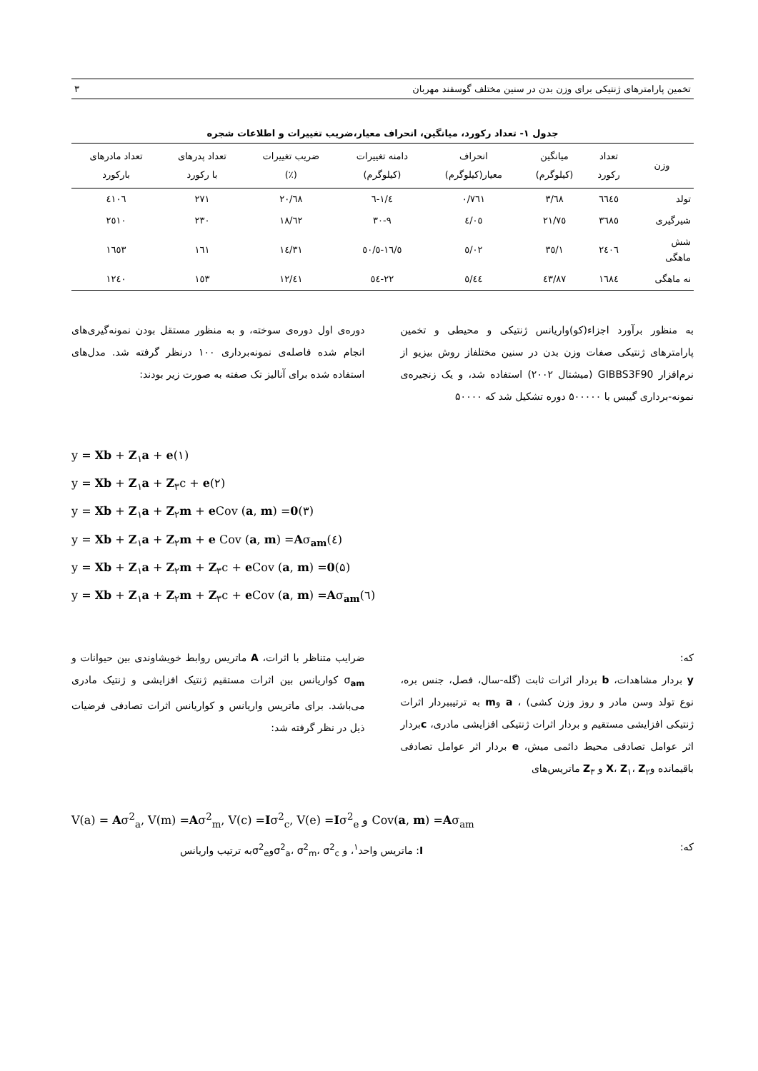تخمین پارامترهای ژنتیکی برای وزن بدن در سنین مختلف گوسفند مهربان ۳
جدول ۱- تعداد رکورد، میانگین، انحراف معیار،ضریب تغییرات و اطلاعات شجره
| وزن | تعداد رکورد | میانگین (کیلوگرم) | انحراف معیار(کیلوگرم) | دامنه تغییرات (کیلوگرم) | ضریب تغییرات (٪) | تعداد پدرهای با رکورد | تعداد مادرهای بارکورد |
| --- | --- | --- | --- | --- | --- | --- | --- |
| تولد | ٦٦٤٥ | ٣/٦٨ | ٠/٧٦١ | ١/٤-٦ | ٢٠/٦٨ | ٢٧١ | ٤١٠٦ |
| شیرگیری | ٣٦٨٥ | ٢١/٧٥ | ٤/٠٥ | ٩-٣٠ | ١٨/٦٢ | ٢٣٠ | ٢٥١٠ |
| شش ماهگی | ٢٤٠٦ | ٣٥/١ | ٥/٠٢ | ١٦/٥-٥٠/٥ | ١٤/٣١ | ١٦١ | ١٦٥٣ |
| نه ماهگی | ١٦٨٤ | ٤٣/٨٧ | ٥/٤٤ | ٢٢-٥٤ | ١٢/٤١ | ١٥٣ | ١٢٤٠ |
به منظور برآورد اجزاء(کو)واریانس ژنتیکی و محیطی و تخمین پارامترهای ژنتیکی صفات وزن بدن در سنین مختلفاز روش بیزیو از نرم‌افزار GIBBS3F90 (میشتال ۲۰۰۲) استفاده شد، و یک زنجیره‌ی نمونه-برداری گیبس با ۵۰۰۰۰۰ دوره تشکیل شد که ۵۰۰۰۰
دوره‌ی اول دوره‌ی سوخته، و به منظور مستقل بودن نمونه‌گیری‌های انجام شده فاصله‌ی نمونه‌برداری ۱۰۰ درنظر گرفته شد. مدل‌های استفاده شده برای آنالیز تک صفته به صورت زیر بودند:
y = Xb + Z<sub>۱</sub>a + e(۱)
y = Xb + Z<sub>۱</sub>a + Z<sub>۳</sub>c + e(۲)
y = Xb + Z<sub>۱</sub>a + Z<sub>۲</sub>m + e Cov (a, m) =0(۳)
y = Xb + Z<sub>۱</sub>a + Z<sub>۲</sub>m + e Cov (a, m) =Aσ<sub>am</sub>(٤)
y = Xb + Z<sub>۱</sub>a + Z<sub>۲</sub>m + Z<sub>۳</sub>c + e Cov (a, m) =0(۵)
y = Xb + Z<sub>۱</sub>a + Z<sub>۲</sub>m + Z<sub>۳</sub>c + e Cov (a, m) =Aσ<sub>am</sub>(٦)
که:
y بردار مشاهدات، b بردار اثرات ثابت (گله-سال، فصل، جنس بره، نوع تولد وسن مادر و روز وزن کشی) ، a وm به ترتیببردار اثرات ژنتیکی افزایشی مستقیم و بردار اثرات ژنتیکی افزایشی مادری، cبردار اثر عوامل تصادفی محیط دائمی میش، e بردار اثر عوامل تصادفی باقیمانده وX، Z<sub>۱</sub>، Z<sub>۲</sub> و Z<sub>۳</sub> ماتریس‌های
ضرایب متناظر با اثرات، A ماتریس روابط خویشاوندی بین حیوانات و σ<sub>am</sub> کواریانس بین اثرات مستقیم ژنتیک افزایشی و ژنتیک مادری می‌باشد. برای ماتریس واریانس و کواریانس اثرات تصادفی فرضیات ذیل در نظر گرفته شد:
V(a) = Aσ<sup>2</sup><sub>a</sub>, V(m) =Aσ<sup>2</sup><sub>m</sub>, V(c) =Iσ<sup>2</sup><sub>c</sub>, V(e) =Iσ<sup>2</sup><sub>e</sub> و Cov(a, m) =Aσ<sub>am</sub>
که: I: ماتریس واحد<sup>۱</sup>، و σ<sup>2</sup><sub>a</sub>، σ<sup>2</sup><sub>m</sub>، σ<sup>2</sup><sub>c</sub>وσ<sup>2</sup><sub>e</sub>به ترتیب واریانس